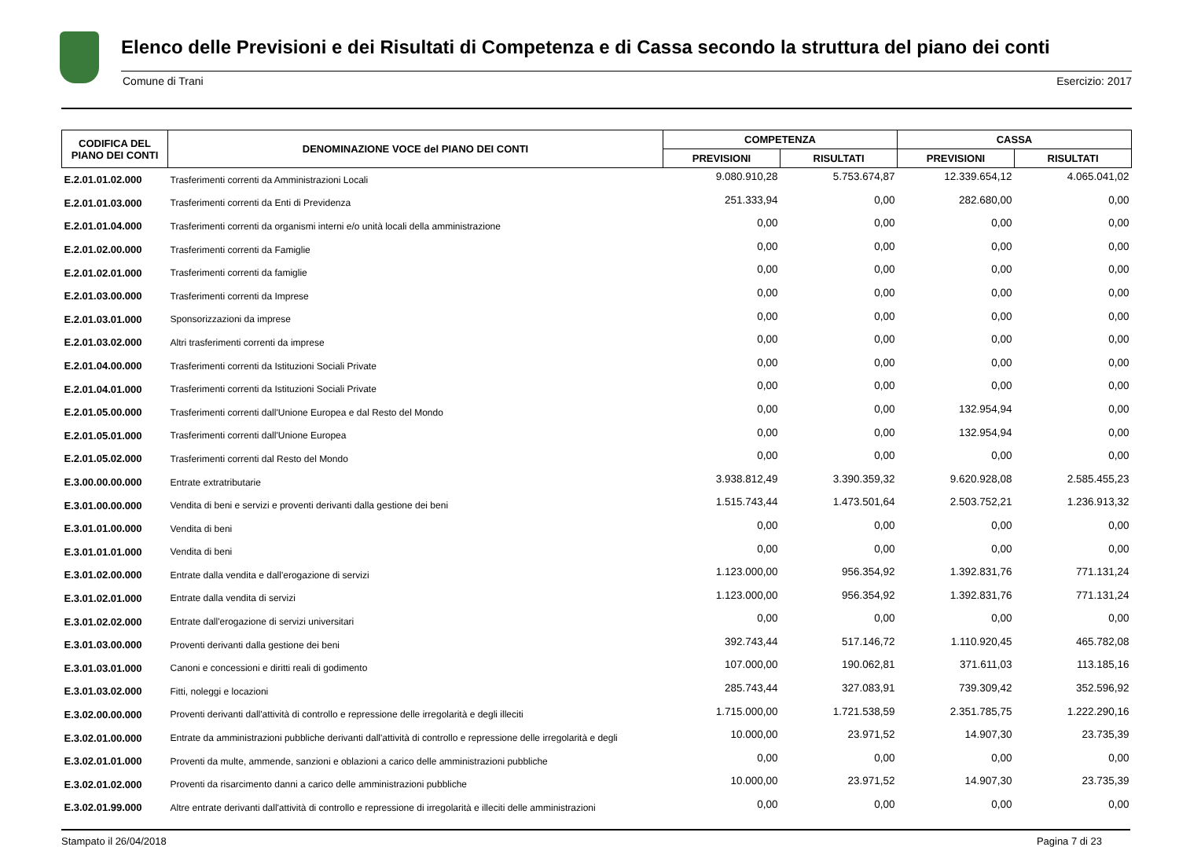Elenco delle Previsioni e dei Risultati di Competenza e di Cassa secondo la struttura del piano dei conti
Comune di Trani Esercizio: 2017
| CODIFICA DEL PIANO DEI CONTI | DENOMINAZIONE VOCE del PIANO DEI CONTI | COMPETENZA | | CASSA | |
| --- | --- | --- | --- | --- | --- |
| | | PREVISIONI | RISULTATI | PREVISIONI | RISULTATI |
| E.2.01.01.02.000 | Trasferimenti correnti da Amministrazioni Locali | 9.080.910,28 | 5.753.674,87 | 12.339.654,12 | 4.065.041,02 |
| E.2.01.01.03.000 | Trasferimenti correnti da Enti di Previdenza | 251.333,94 | 0,00 | 282.680,00 | 0,00 |
| E.2.01.01.04.000 | Trasferimenti correnti da organismi interni e/o unità locali della amministrazione | 0,00 | 0,00 | 0,00 | 0,00 |
| E.2.01.02.00.000 | Trasferimenti correnti da Famiglie | 0,00 | 0,00 | 0,00 | 0,00 |
| E.2.01.02.01.000 | Trasferimenti correnti da famiglie | 0,00 | 0,00 | 0,00 | 0,00 |
| E.2.01.03.00.000 | Trasferimenti correnti da Imprese | 0,00 | 0,00 | 0,00 | 0,00 |
| E.2.01.03.01.000 | Sponsorizzazioni da imprese | 0,00 | 0,00 | 0,00 | 0,00 |
| E.2.01.03.02.000 | Altri trasferimenti correnti da imprese | 0,00 | 0,00 | 0,00 | 0,00 |
| E.2.01.04.00.000 | Trasferimenti correnti da Istituzioni Sociali Private | 0,00 | 0,00 | 0,00 | 0,00 |
| E.2.01.04.01.000 | Trasferimenti correnti da Istituzioni Sociali Private | 0,00 | 0,00 | 0,00 | 0,00 |
| E.2.01.05.00.000 | Trasferimenti correnti dall'Unione Europea e dal Resto del Mondo | 0,00 | 0,00 | 132.954,94 | 0,00 |
| E.2.01.05.01.000 | Trasferimenti correnti dall'Unione Europea | 0,00 | 0,00 | 132.954,94 | 0,00 |
| E.2.01.05.02.000 | Trasferimenti correnti dal Resto del Mondo | 0,00 | 0,00 | 0,00 | 0,00 |
| E.3.00.00.00.000 | Entrate extratributarie | 3.938.812,49 | 3.390.359,32 | 9.620.928,08 | 2.585.455,23 |
| E.3.01.00.00.000 | Vendita di beni e servizi e proventi derivanti dalla gestione dei beni | 1.515.743,44 | 1.473.501,64 | 2.503.752,21 | 1.236.913,32 |
| E.3.01.01.00.000 | Vendita di beni | 0,00 | 0,00 | 0,00 | 0,00 |
| E.3.01.01.01.000 | Vendita di beni | 0,00 | 0,00 | 0,00 | 0,00 |
| E.3.01.02.00.000 | Entrate dalla vendita e dall'erogazione di servizi | 1.123.000,00 | 956.354,92 | 1.392.831,76 | 771.131,24 |
| E.3.01.02.01.000 | Entrate dalla vendita di servizi | 1.123.000,00 | 956.354,92 | 1.392.831,76 | 771.131,24 |
| E.3.01.02.02.000 | Entrate dall'erogazione di servizi universitari | 0,00 | 0,00 | 0,00 | 0,00 |
| E.3.01.03.00.000 | Proventi derivanti dalla gestione dei beni | 392.743,44 | 517.146,72 | 1.110.920,45 | 465.782,08 |
| E.3.01.03.01.000 | Canoni e concessioni e diritti reali di godimento | 107.000,00 | 190.062,81 | 371.611,03 | 113.185,16 |
| E.3.01.03.02.000 | Fitti, noleggi e locazioni | 285.743,44 | 327.083,91 | 739.309,42 | 352.596,92 |
| E.3.02.00.00.000 | Proventi derivanti dall'attività di controllo e repressione delle irregolarità e degli illeciti | 1.715.000,00 | 1.721.538,59 | 2.351.785,75 | 1.222.290,16 |
| E.3.02.01.00.000 | Entrate da amministrazioni pubbliche derivanti dall'attività di controllo e repressione delle irregolarità e degli | 10.000,00 | 23.971,52 | 14.907,30 | 23.735,39 |
| E.3.02.01.01.000 | Proventi da multe, ammende, sanzioni e oblazioni a carico delle amministrazioni pubbliche | 0,00 | 0,00 | 0,00 | 0,00 |
| E.3.02.01.02.000 | Proventi da risarcimento danni a carico delle amministrazioni pubbliche | 10.000,00 | 23.971,52 | 14.907,30 | 23.735,39 |
| E.3.02.01.99.000 | Altre entrate derivanti dall'attività di controllo e repressione di irregolarità e illeciti delle amministrazioni | 0,00 | 0,00 | 0,00 | 0,00 |
Stampato il 26/04/2018 Pagina 7 di 23